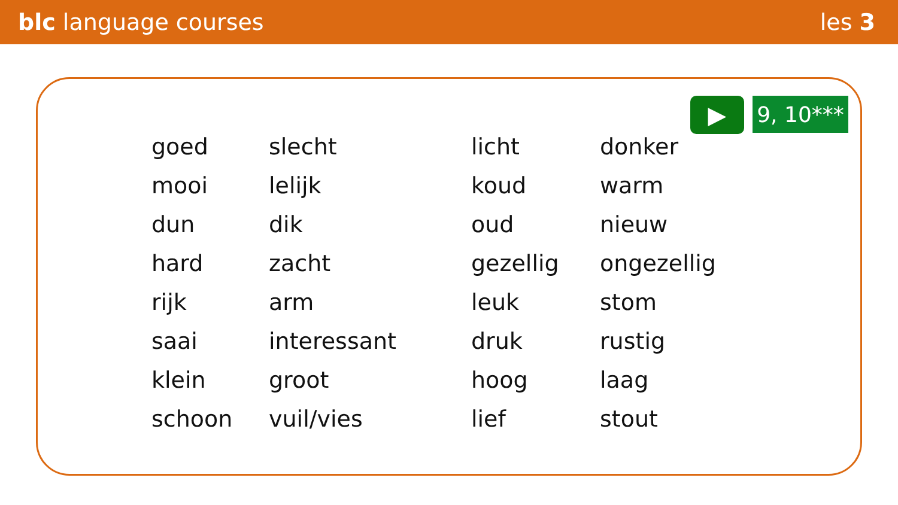blc language courses les 3
▶
9, 10***
| goed | slecht | licht | donker |
| mooi | lelijk | koud | warm |
| dun | dik | oud | nieuw |
| hard | zacht | gezellig | ongezellig |
| rijk | arm | leuk | stom |
| saai | interessant | druk | rustig |
| klein | groot | hoog | laag |
| schoon | vuil/vies | lief | stout |